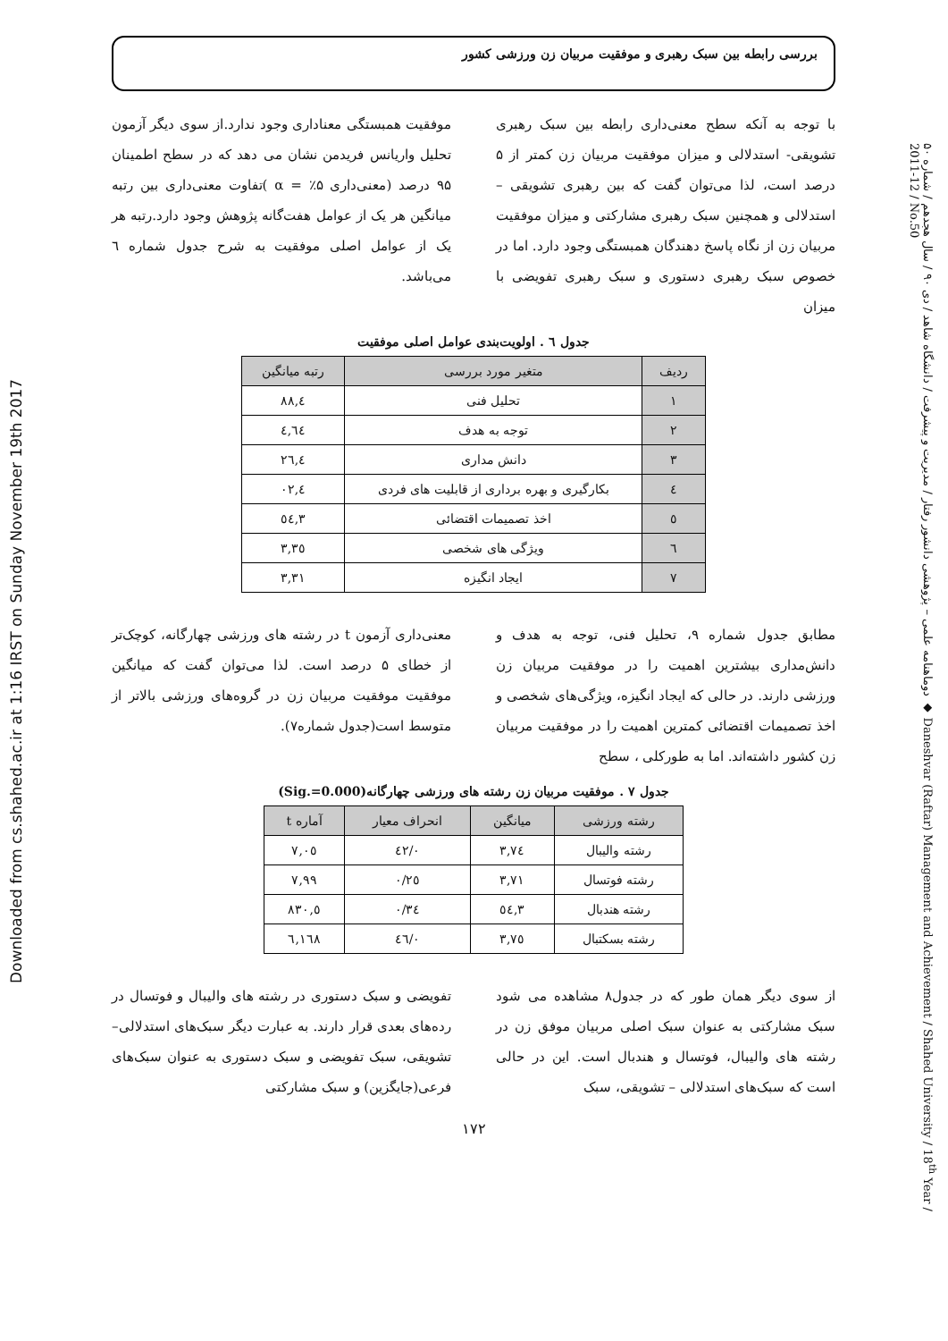Downloaded from cs.shahed.ac.ir at 1:16 IRST on Sunday November 19th 2017
دوماهنامه علمی – پژوهشی دانشور رفتار / مدیریت و پیشرفت / دانشگاه شاهد / دی ۹۰ / سال هجدهم / شماره ۵۰ ◆ Daneshvar (Raftar) Management and Achievement / Shahed University / 18<sup>th</sup> Year / 2011-12 / No.50
بررسی رابطه بین سبک رهبری و موفقیت مربیان زن ورزشی کشور
با توجه به آنکه سطح معنی‌داری رابطه بین سبک رهبری تشویقی- استدلالی و میزان موفقیت مربیان زن کمتر از ۵ درصد است، لذا می‌توان گفت که بین رهبری تشویقی – استدلالی و همچنین سبک رهبری مشارکتی و میزان موفقیت مربیان زن از نگاه پاسخ دهندگان همبستگی وجود دارد. اما در خصوص سبک رهبری دستوری و سبک رهبری تفویضی با میزان
موفقیت همبستگی معناداری وجود ندارد.از سوی دیگر آزمون تحلیل واریانس فریدمن نشان می دهد که در سطح اطمینان ۹۵ درصد (معنی‌داری ۵٪ = α )تفاوت معنی‌داری بین رتبه میانگین هر یک از عوامل هفت‌گانه پژوهش وجود دارد.رتبه هر یک از عوامل اصلی موفقیت به شرح جدول شماره ٦ می‌باشد.
جدول ٦ . اولویت‌بندی عوامل اصلی موفقیت
| ردیف | متغیر مورد بررسی | رتبه میانگین |
| --- | --- | --- |
| ۱ | تحلیل فنی | ٤,۸۸ |
| ۲ | توجه به هدف | ٤,٦٤ |
| ۳ | دانش مداری | ٤,۲٦ |
| ٤ | بکارگیری و بهره برداری از قابلیت های فردی | ٤,۰۲ |
| ٥ | اخذ تصمیمات اقتضائی | ۳,٥٤ |
| ٦ | ویژگی های شخصی | ۳,۳٥ |
| ۷ | ایجاد انگیزه | ۳,۳۱ |
مطابق جدول شماره ۹، تحلیل فنی، توجه به هدف و دانش‌مداری بیشترین اهمیت را در موفقیت مربیان زن ورزشی دارند. در حالی که ایجاد انگیزه، ویژگی‌های شخصی و اخذ تصمیمات اقتضائی کمترین اهمیت را در موفقیت مربیان زن کشور داشته‌اند. اما به طورکلی ، سطح
معنی‌داری آزمون t در رشته های ورزشی چهارگانه، کوچک‌تر از خطای ۵ درصد است. لذا می‌توان گفت که میانگین موفقیت موفقیت مربیان زن در گروه‌های ورزشی بالاتر از متوسط است(جدول شماره۷).
جدول ۷ . موفقیت مربیان زن رشته های ورزشی چهارگانه(Sig.=0.000)
| رشته ورزشی | میانگین | انحراف معیار | آماره t |
| --- | --- | --- | --- |
| رشته والیبال | ۳,۷٤ | ۰/٤۲ | ۷,۰٥ |
| رشته فوتسال | ۳,۷۱ | ۰/۲٥ | ۷,۹۹ |
| رشته هندبال | ۳,٥٤ | ۰/۳٤ | ٥,۸۳۰ |
| رشته بسکتبال | ۳,۷٥ | ۰/٤٦ | ٦,١٦٨ |
از سوی دیگر همان طور که در جدول۸ مشاهده می شود سبک مشارکتی به عنوان سبک اصلی مربیان موفق زن در رشته های والیبال، فوتسال و هندبال است. این در حالی است که سبک‌های استدلالی – تشویقی، سبک
تفویضی و سبک دستوری در رشته های والیبال و فوتسال در رده‌های بعدی قرار دارند. به عبارت دیگر سبک‌های استدلالی– تشویقی، سبک تفویضی و سبک دستوری به عنوان سبک‌های فرعی(جایگزین) و سبک مشارکتی
۱۷۲